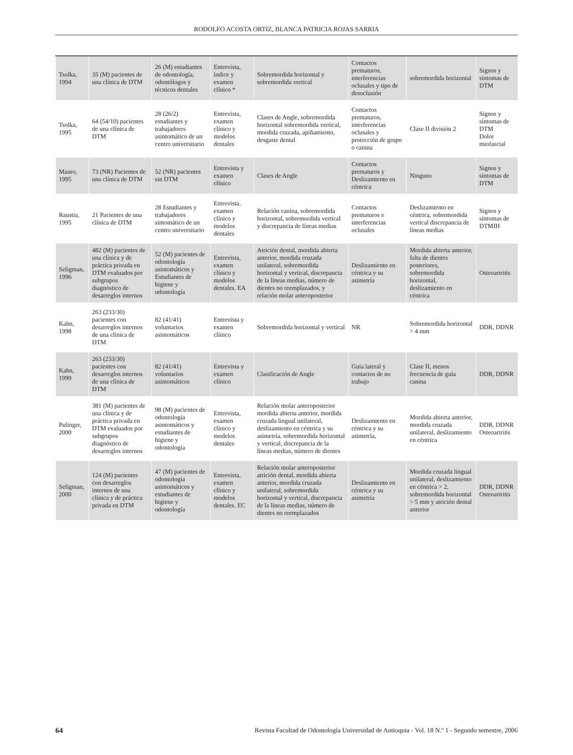RODOLFO ACOSTA ORTIZ, BLANCA PATRICIA ROJAS SARRIA
| Tsolka, 1994 | 35 (M) pacientes de una clínica de DTM | 26 (M) estudiantes de odontología, odontólogos y técnicos dentales | Entrevista, índice y examen clínico * | Sobremordida horizontal y sobremordida vertical | Contactos prematuros, interferencias oclusales y tipo de desoclusión | sobremordida horizontal | Signos y síntomas de DTM |
| Tsolka, 1995 | 64 (54/10) pacientes de una clínica de DTM | 28 (26/2) estudiantes y trabajadores asintomático de un centro universitario | Entrevista, examen clínico y modelos dentales | Clases de Angle, sobremordida horizontal sobremordida vertical, mordida cruzada, apiñamiento, desgaste dental | Contactos prematuros, interferencias oclusales y protección de grupo o canina | Clase II división 2 | Signos y síntomas de DTM Dolor miofascial |
| Mauro, 1995 | 73 (NR) Pacientes de una clínica de DTM | 52 (NR) pacientes sin DTM | Entrevista y examen clínico | Clases de Angle | Contactos prematuros y Deslizamiento en céntrica | Ninguno | Signos y síntomas de DTM |
| Raustia, 1995 | 21 Pacientes de una clínica de DTM | 28 Estudiantes y trabajadores sintomático de un centro universitario | Entrevista, examen clínico y modelos dentales | Relación canina, sobremordida horizontal, sobremordida vertical y discrepancia de líneas medias | Contactos prematuros e interferencias oclusales | Deslizamiento en céntrica, sobremordida vertical discrepancia de líneas medias | Signos y síntomas de DTMIH |
| Seligman, 1996 | 482 (M) pacientes de una clínica y de práctica privada en DTM evaluados por subgrupos diagnóstico de desarreglos internos | 52 (M) pacientes de odontología asintomáticos y Estudiantes de higiene y odontología | Entrevista, examen clínico y modelos dentales. EA | Atrición dental, mordida abierta anterior, mordida cruzada unilateral, sobremordida horizontal y vertical, discrepancia de la líneas medias, número de dientes no reemplazados, y relación molar anteroposterior | Deslizamiento en céntrica y su asimetría | Mordida abierta anterior, falta de dientes posteriores, sobremordida horizontal, deslizamiento en céntrica | Osteoartritis |
| Kahn, 1998 | 263 (233/30) pacientes con desarreglos internos de una clínica de DTM | 82 (41/41) voluntarios asintomáticos | Entrevista y examen clínico | Sobremordida horizontal y vertical | NR | Sobremordida horizontal > 4 mm | DDR, DDNR |
| Kahn, 1999 | 263 (233/30) pacientes con desarreglos internos de una clínica de DTM | 82 (41/41) voluntarios asintomáticos | Entrevista y examen clínico | Clasificación de Angle | Guía lateral y contactos de no trabajo | Clase II, menos frecuencia de guía canina | DDR, DDNR |
| Pulinger, 2000 | 381 (M) pacientes de una clínica y de práctica privada en DTM evaluados por subgrupos diagnóstico de desarreglos internos | 98 (M) pacientes de odontología asintomáticos y estudiantes de higiene y odontología | Entrevista, examen clínico y modelos dentales | Relación molar anteroposterior mordida abierta anterior, mordida cruzada lingual unilateral, deslizamiento en céntrica y su asimetría, sobremordida horizontal y vertical, discrepancia de la líneas medias, número de dientes | Deslizamiento en céntrica y su asimetría, | Mordida abierta anterior, mordida cruzada unilateral, deslizamiento en céntrica | DDR, DDNR Osteoartritis |
| Seligman, 2000 | 124 (M) pacientes con desarreglos internos de una clínica y de práctica privada en DTM | 47 (M) pacientes de odontología asintomáticos y estudiantes de higiene y odontología | Entrevista, examen clínico y modelos dentales. EC | Relación molar anteroposterior atrición dental, mordida abierta anterior, mordida cruzada unilateral, sobremordida horizontal y vertical, discrepancia de la líneas medias, número de dientes no reemplazados | Deslizamiento en céntrica y su asimetría | Mordida cruzada lingual unilateral, deslizamiento en céntrica > 2, sobremordida horizontal > 5 mm y atrición dental anterior | DDR, DDNR Osteoartritis |
64 Revista Facultad de Odontología Universidad de Antioquia - Vol. 18 N.º 1 - Segundo semestre, 2006